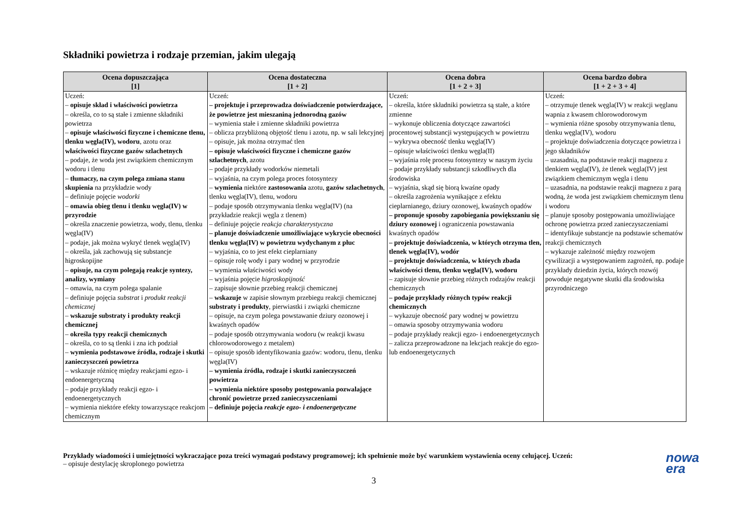Składniki powietrza i rodzaje przemian, jakim ulegają
| Ocena dopuszczająca [1] | Ocena dostateczna [1 + 2] | Ocena dobra [1 + 2 + 3] | Ocena bardzo dobra [1 + 2 + 3 + 4] |
| --- | --- | --- | --- |
| Uczeń: – opisuje skład i właściwości powietrza – określa, co to są stałe i zmienne składniki powietrza – opisuje właściwości fizyczne i chemiczne tlenu, tlenku węgla(IV), wodoru , azotu oraz właściwości fizyczne gazów szlachetnych – podaje, że woda jest związkiem chemicznym wodoru i tlenu – tłumaczy, na czym polega zmiana stanu skupienia na przykładzie wody – definiuje pojęcie wodorki – omawia obieg tlenu i tlenku węgla(IV) w przyrodzie – określa znaczenie powietrza, wody, tlenu, tlenku węgla(IV) – podaje, jak można wykryć tlenek węgla(IV) – określa, jak zachowują się substancje higroskopijne – opisuje, na czym polegają reakcje syntezy, analizy, wymiany – omawia, na czym polega spalanie – definiuje pojęcia substrat i produkt reakcji chemicznej – wskazuje substraty i produkty reakcji chemicznej – określa typy reakcji chemicznych – określa, co to są tlenki i zna ich podział – wymienia podstawowe źródła, rodzaje i skutki zanieczyszczeń powietrza – wskazuje różnicę między reakcjami egzo- i endoenergetyczną – podaje przykłady reakcji egzo- i endoenergetycznych – wymienia niektóre efekty towarzyszące reakcjom chemicznym | Uczeń: – projektuje i przeprowadza doświadczenie potwierdzające, że powietrze jest mieszaniną jednorodną gazów – wymienia stałe i zmienne składniki powietrza – oblicza przybliżoną objętość tlenu i azotu, np. w sali lekcyjnej – opisuje, jak można otrzymać tlen – opisuje właściwości fizyczne i chemiczne gazów szlachetnych , azotu – podaje przykłady wodorków niemetali – wyjaśnia, na czym polega proces fotosyntezy – wymienia niektóre zastosowania azotu, gazów szlachetnych , tlenku węgla(IV), tlenu, wodoru – podaje sposób otrzymywania tlenku węgla(IV) (na przykładzie reakcji węgla z tlenem) – definiuje pojęcie reakcja charakterystyczna – planuje doświadczenie umożliwiające wykrycie obecności tlenku węgla(IV) w powietrzu wydychanym z płuc – wyjaśnia, co to jest efekt cieplarniany – opisuje rolę wody i pary wodnej w przyrodzie – wymienia właściwości wody – wyjaśnia pojęcie higroskopijność – zapisuje słownie przebieg reakcji chemicznej – wskazuje w zapisie słownym przebiegu reakcji chemicznej substraty i produkty , pierwiastki i związki chemiczne – opisuje, na czym polega powstawanie dziury ozonowej i kwaśnych opadów – podaje sposób otrzymywania wodoru (w reakcji kwasu chlorowodorowego z metalem) – opisuje sposób identyfikowania gazów: wodoru, tlenu, tlenku węgla(IV) – wymienia źródła, rodzaje i skutki zanieczyszczeń powietrza – wymienia niektóre sposoby postępowania pozwalające chronić powietrze przed zanieczyszczeniami – definiuje pojęcia reakcje egzo- i endoenergetyczne | Uczeń: – określa, które składniki powietrza są stałe, a które zmienne – wykonuje obliczenia dotyczące zawartości procentowej substancji występujących w powietrzu – wykrywa obecność tlenku węgla(IV) – opisuje właściwości tlenku węgla(II) – wyjaśnia rolę procesu fotosyntezy w naszym życiu – podaje przykłady substancji szkodliwych dla środowiska – wyjaśnia, skąd się biorą kwaśne opady – określa zagrożenia wynikające z efektu cieplarnianego, dziury ozonowej, kwaśnych opadów – proponuje sposoby zapobiegania powiększaniu się dziury ozonowej i ograniczenia powstawania kwaśnych opadów – projektuje doświadczenia, w których otrzyma tlen, tlenek węgla(IV), wodór – projektuje doświadczenia, w których zbada właściwości tlenu, tlenku węgla(IV), wodoru – zapisuje słownie przebieg różnych rodzajów reakcji chemicznych – podaje przykłady różnych typów reakcji chemicznych – wykazuje obecność pary wodnej w powietrzu – omawia sposoby otrzymywania wodoru – podaje przykłady reakcji egzo- i endoenergetycznych – zalicza przeprowadzone na lekcjach reakcje do egzo- lub endoenergetycznych | Uczeń: – otrzymuje tlenek węgla(IV) w reakcji węglanu wapnia z kwasem chlorowodorowym – wymienia różne sposoby otrzymywania tlenu, tlenku węgla(IV), wodoru – projektuje doświadczenia dotyczące powietrza i jego składników – uzasadnia, na podstawie reakcji magnezu z tlenkiem węgla(IV), że tlenek węgla(IV) jest związkiem chemicznym węgla i tlenu – uzasadnia, na podstawie reakcji magnezu z parą wodną, że woda jest związkiem chemicznym tlenu i wodoru – planuje sposoby postępowania umożliwiające ochronę powietrza przed zanieczyszczeniami – identyfikuje substancje na podstawie schematów reakcji chemicznych – wykazuje zależność między rozwojem cywilizacji a występowaniem zagrożeń, np. podaje przykłady dziedzin życia, których rozwój powoduje negatywne skutki dla środowiska przyrodniczego |
Przykłady wiadomości i umiejętności wykraczające poza treści wymagań podstawy programowej; ich spełnienie może być warunkiem wystawienia oceny celującej. Uczeń:
– opisuje destylację skroplonego powietrza
nowa
era
3